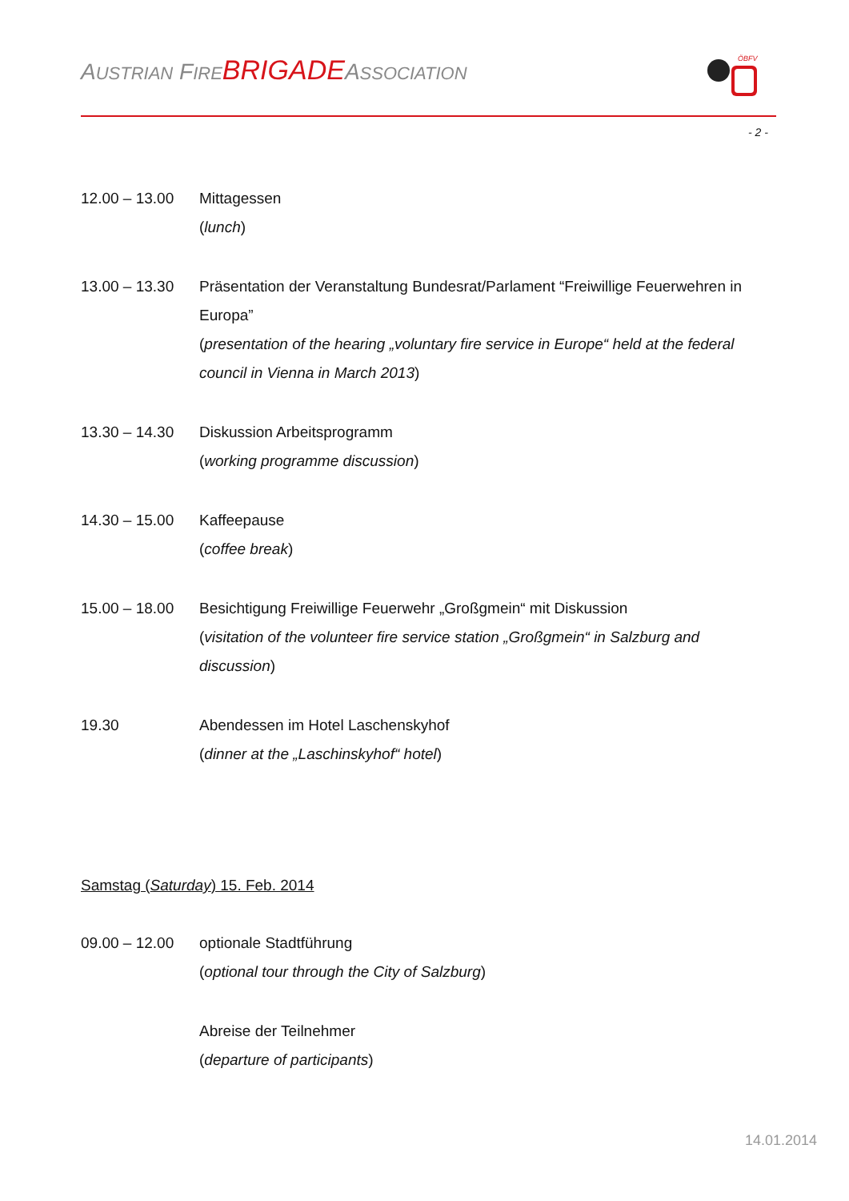AUSTRIAN FIRE BRIGADEASSOCIATION
ÖBFV
- 2 -
| 12.00 – 13.00 | Mittagessen ( lunch ) |
| 13.00 – 13.30 | Präsentation der Veranstaltung Bundesrat/Parlament “Freiwillige Feuerwehren in Europa” ( presentation of the hearing „voluntary fire service in Europe“ held at the federal council in Vienna in March 2013 ) |
| 13.30 – 14.30 | Diskussion Arbeitsprogramm ( working programme discussion ) |
| 14.30 – 15.00 | Kaffeepause ( coffee break ) |
| 15.00 – 18.00 | Besichtigung Freiwillige Feuerwehr „Großgmein“ mit Diskussion ( visitation of the volunteer fire service station „Großgmein“ in Salzburg and discussion ) |
| 19.30 | Abendessen im Hotel Laschenskyhof ( dinner at the „Laschinskyhof“ hotel ) |
Samstag (Saturday) 15. Feb. 2014
| 09.00 – 12.00 | optionale Stadtführung ( optional tour through the City of Salzburg ) |
| | Abreise der Teilnehmer ( departure of participants ) |
14.01.2014